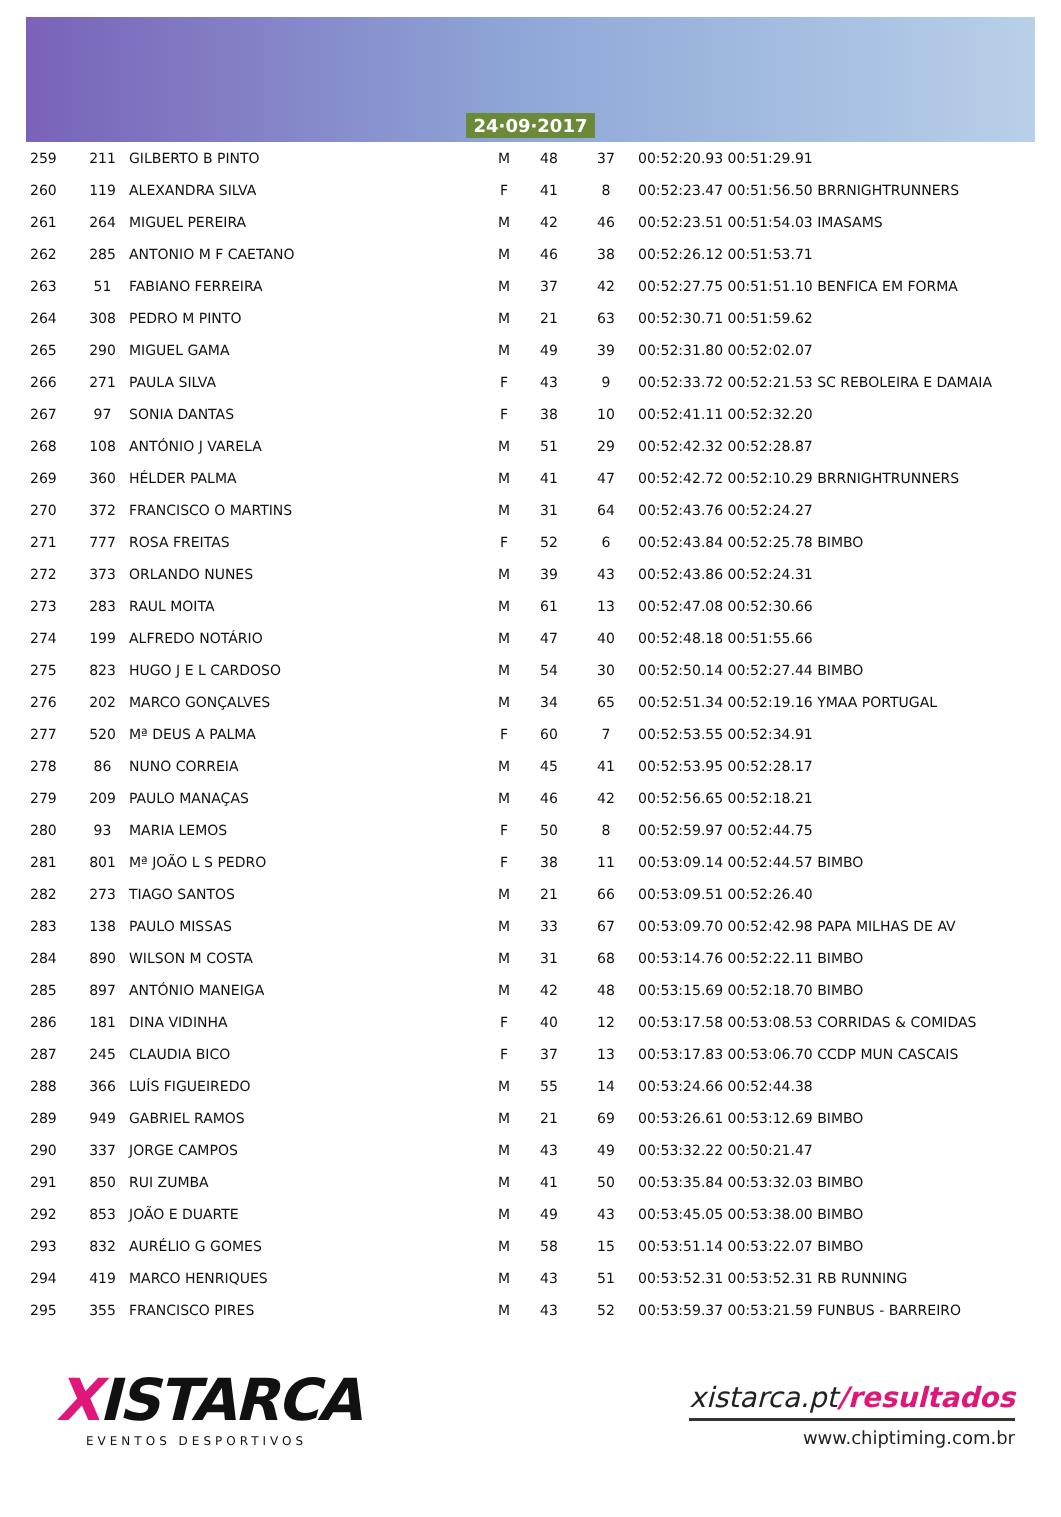24·09·2017
| 259 | 211 | GILBERTO B PINTO | M | 48 | 37 | 00:52:20.93 00:51:29.91 |
| 260 | 119 | ALEXANDRA SILVA | F | 41 | 8 | 00:52:23.47 00:51:56.50 BRRNIGHTRUNNERS |
| 261 | 264 | MIGUEL PEREIRA | M | 42 | 46 | 00:52:23.51 00:51:54.03 IMASAMS |
| 262 | 285 | ANTONIO M F CAETANO | M | 46 | 38 | 00:52:26.12 00:51:53.71 |
| 263 | 51 | FABIANO FERREIRA | M | 37 | 42 | 00:52:27.75 00:51:51.10 BENFICA EM FORMA |
| 264 | 308 | PEDRO M PINTO | M | 21 | 63 | 00:52:30.71 00:51:59.62 |
| 265 | 290 | MIGUEL GAMA | M | 49 | 39 | 00:52:31.80 00:52:02.07 |
| 266 | 271 | PAULA SILVA | F | 43 | 9 | 00:52:33.72 00:52:21.53 SC REBOLEIRA E DAMAIA |
| 267 | 97 | SONIA DANTAS | F | 38 | 10 | 00:52:41.11 00:52:32.20 |
| 268 | 108 | ANTÓNIO J VARELA | M | 51 | 29 | 00:52:42.32 00:52:28.87 |
| 269 | 360 | HÉLDER PALMA | M | 41 | 47 | 00:52:42.72 00:52:10.29 BRRNIGHTRUNNERS |
| 270 | 372 | FRANCISCO O MARTINS | M | 31 | 64 | 00:52:43.76 00:52:24.27 |
| 271 | 777 | ROSA FREITAS | F | 52 | 6 | 00:52:43.84 00:52:25.78 BIMBO |
| 272 | 373 | ORLANDO NUNES | M | 39 | 43 | 00:52:43.86 00:52:24.31 |
| 273 | 283 | RAUL MOITA | M | 61 | 13 | 00:52:47.08 00:52:30.66 |
| 274 | 199 | ALFREDO NOTÁRIO | M | 47 | 40 | 00:52:48.18 00:51:55.66 |
| 275 | 823 | HUGO J E L CARDOSO | M | 54 | 30 | 00:52:50.14 00:52:27.44 BIMBO |
| 276 | 202 | MARCO GONÇALVES | M | 34 | 65 | 00:52:51.34 00:52:19.16 YMAA PORTUGAL |
| 277 | 520 | Mª DEUS A PALMA | F | 60 | 7 | 00:52:53.55 00:52:34.91 |
| 278 | 86 | NUNO CORREIA | M | 45 | 41 | 00:52:53.95 00:52:28.17 |
| 279 | 209 | PAULO MANAÇAS | M | 46 | 42 | 00:52:56.65 00:52:18.21 |
| 280 | 93 | MARIA LEMOS | F | 50 | 8 | 00:52:59.97 00:52:44.75 |
| 281 | 801 | Mª JOÃO L S PEDRO | F | 38 | 11 | 00:53:09.14 00:52:44.57 BIMBO |
| 282 | 273 | TIAGO SANTOS | M | 21 | 66 | 00:53:09.51 00:52:26.40 |
| 283 | 138 | PAULO MISSAS | M | 33 | 67 | 00:53:09.70 00:52:42.98 PAPA MILHAS DE AV |
| 284 | 890 | WILSON M COSTA | M | 31 | 68 | 00:53:14.76 00:52:22.11 BIMBO |
| 285 | 897 | ANTÓNIO MANEIGA | M | 42 | 48 | 00:53:15.69 00:52:18.70 BIMBO |
| 286 | 181 | DINA VIDINHA | F | 40 | 12 | 00:53:17.58 00:53:08.53 CORRIDAS & COMIDAS |
| 287 | 245 | CLAUDIA BICO | F | 37 | 13 | 00:53:17.83 00:53:06.70 CCDP MUN CASCAIS |
| 288 | 366 | LUÍS FIGUEIREDO | M | 55 | 14 | 00:53:24.66 00:52:44.38 |
| 289 | 949 | GABRIEL RAMOS | M | 21 | 69 | 00:53:26.61 00:53:12.69 BIMBO |
| 290 | 337 | JORGE CAMPOS | M | 43 | 49 | 00:53:32.22 00:50:21.47 |
| 291 | 850 | RUI ZUMBA | M | 41 | 50 | 00:53:35.84 00:53:32.03 BIMBO |
| 292 | 853 | JOÃO E DUARTE | M | 49 | 43 | 00:53:45.05 00:53:38.00 BIMBO |
| 293 | 832 | AURÉLIO G GOMES | M | 58 | 15 | 00:53:51.14 00:53:22.07 BIMBO |
| 294 | 419 | MARCO HENRIQUES | M | 43 | 51 | 00:53:52.31 00:53:52.31 RB RUNNING |
| 295 | 355 | FRANCISCO PIRES | M | 43 | 52 | 00:53:59.37 00:53:21.59 FUNBUS - BARREIRO |
XISTARCA
EVENTOS DESPORTIVOS
xistarca.pt/resultados
www.chiptiming.com.br